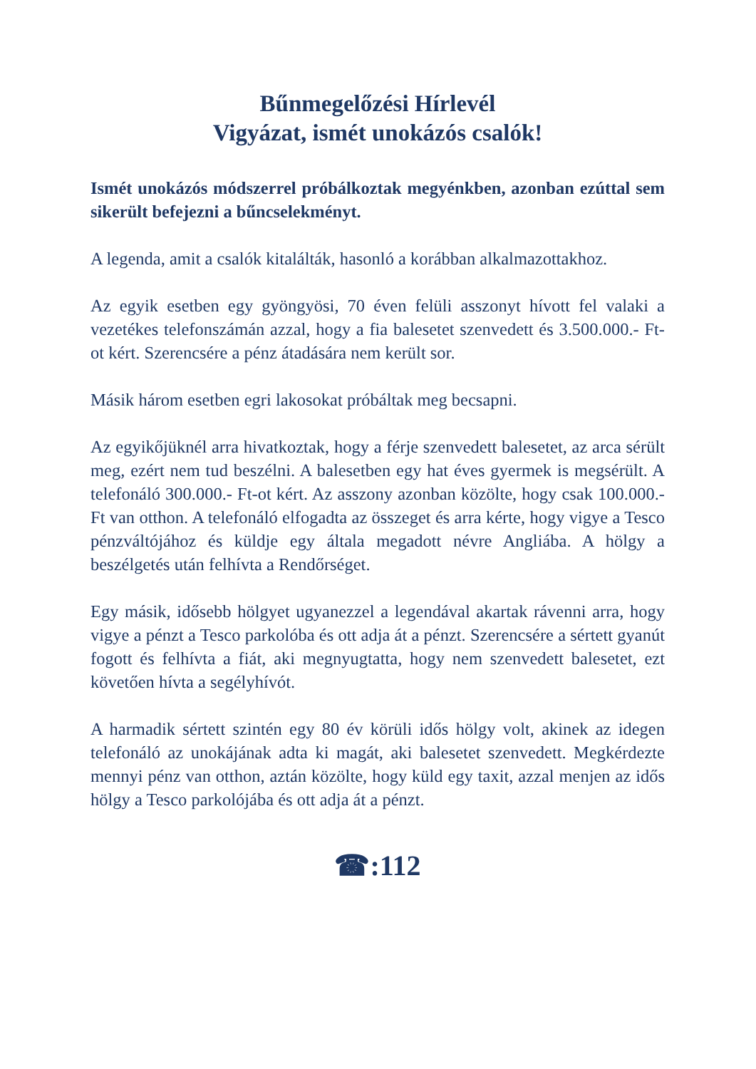Bűnmegelőzési Hírlevél
Vigyázat, ismét unokázós csalók!
Ismét unokázós módszerrel próbálkoztak megyénkben, azonban ezúttal sem sikerült befejezni a bűncselekményt.
A legenda, amit a csalók kitalálták, hasonló a korábban alkalmazottakhoz.
Az egyik esetben egy gyöngyösi, 70 éven felüli asszonyt hívott fel valaki a vezetékes telefonszámán azzal, hogy a fia balesetet szenvedett és 3.500.000.- Ft-ot kért. Szerencsére a pénz átadására nem került sor.
Másik három esetben egri lakosokat próbáltak meg becsapni.
Az egyikőjüknél arra hivatkoztak, hogy a férje szenvedett balesetet, az arca sérült meg, ezért nem tud beszélni. A balesetben egy hat éves gyermek is megsérült. A telefonáló 300.000.- Ft-ot kért. Az asszony azonban közölte, hogy csak 100.000.- Ft van otthon. A telefonáló elfogadta az összeget és arra kérte, hogy vigye a Tesco pénzváltójához és küldje egy általa megadott névre Angliába. A hölgy a beszélgetés után felhívta a Rendőrséget.
Egy másik, idősebb hölgyet ugyanezzel a legendával akartak rávenni arra, hogy vigye a pénzt a Tesco parkolóba és ott adja át a pénzt. Szerencsére a sértett gyanút fogott és felhívta a fiát, aki megnyugtatta, hogy nem szenvedett balesetet, ezt követően hívta a segélyhívót.
A harmadik sértett szintén egy 80 év körüli idős hölgy volt, akinek az idegen telefonáló az unokájának adta ki magát, aki balesetet szenvedett. Megkérdezte mennyi pénz van otthon, aztán közölte, hogy küld egy taxit, azzal menjen az idős hölgy a Tesco parkolójába és ott adja át a pénzt.
☎:112